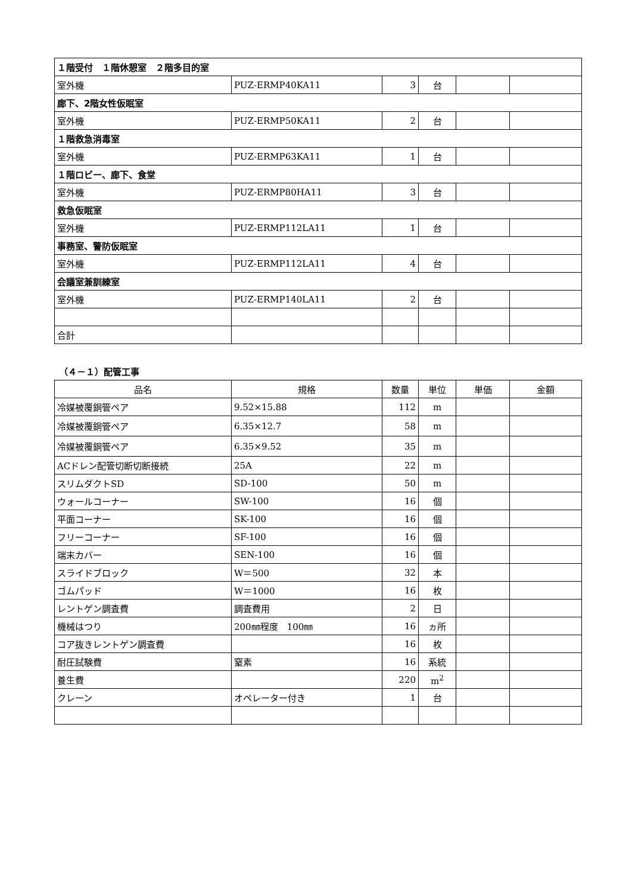| １階受付 １階休憩室 ２階多目的室 | | | | | |
| 室外機 | PUZ-ERMP40KA11 | 3 | 台 | | |
| 廊下、2階女性仮眠室 | | | | | |
| 室外機 | PUZ-ERMP50KA11 | 2 | 台 | | |
| １階救急消毒室 | | | | | |
| 室外機 | PUZ-ERMP63KA11 | 1 | 台 | | |
| １階ロビー、廊下、食堂 | | | | | |
| 室外機 | PUZ-ERMP80HA11 | 3 | 台 | | |
| 救急仮眠室 | | | | | |
| 室外機 | PUZ-ERMP112LA11 | 1 | 台 | | |
| 事務室、警防仮眠室 | | | | | |
| 室外機 | PUZ-ERMP112LA11 | 4 | 台 | | |
| 会議室兼訓練室 | | | | | |
| 室外機 | PUZ-ERMP140LA11 | 2 | 台 | | |
| 合計 | | | | | |
（４－１）配管工事
| 品名 | 規格 | 数量 | 単位 | 単価 | 金額 |
| --- | --- | --- | --- | --- | --- |
| 冷媒被覆銅管ペア | 9.52×15.88 | 112 | m | | |
| 冷媒被覆銅管ペア | 6.35×12.7 | 58 | m | | |
| 冷媒被覆銅管ペア | 6.35×9.52 | 35 | m | | |
| ACドレン配管切断切断接続 | 25A | 22 | m | | |
| スリムダクトSD | SD-100 | 50 | m | | |
| ウォールコーナー | SW-100 | 16 | 個 | | |
| 平面コーナー | SK-100 | 16 | 個 | | |
| フリーコーナー | SF-100 | 16 | 個 | | |
| 端末カバー | SEN-100 | 16 | 個 | | |
| スライドブロック | W＝500 | 32 | 本 | | |
| ゴムパッド | W＝1000 | 16 | 枚 | | |
| レントゲン調査費 | 調査費用 | 2 | 日 | | |
| 機械はつり | 200㎜程度 100㎜ | 16 | ヵ所 | | |
| コア抜きレントゲン調査費 | | 16 | 枚 | | |
| 耐圧試験費 | 窒素 | 16 | 系統 | | |
| 養生費 | | 220 | m<sup>2</sup> | | |
| クレーン | オペレーター付き | 1 | 台 | | |